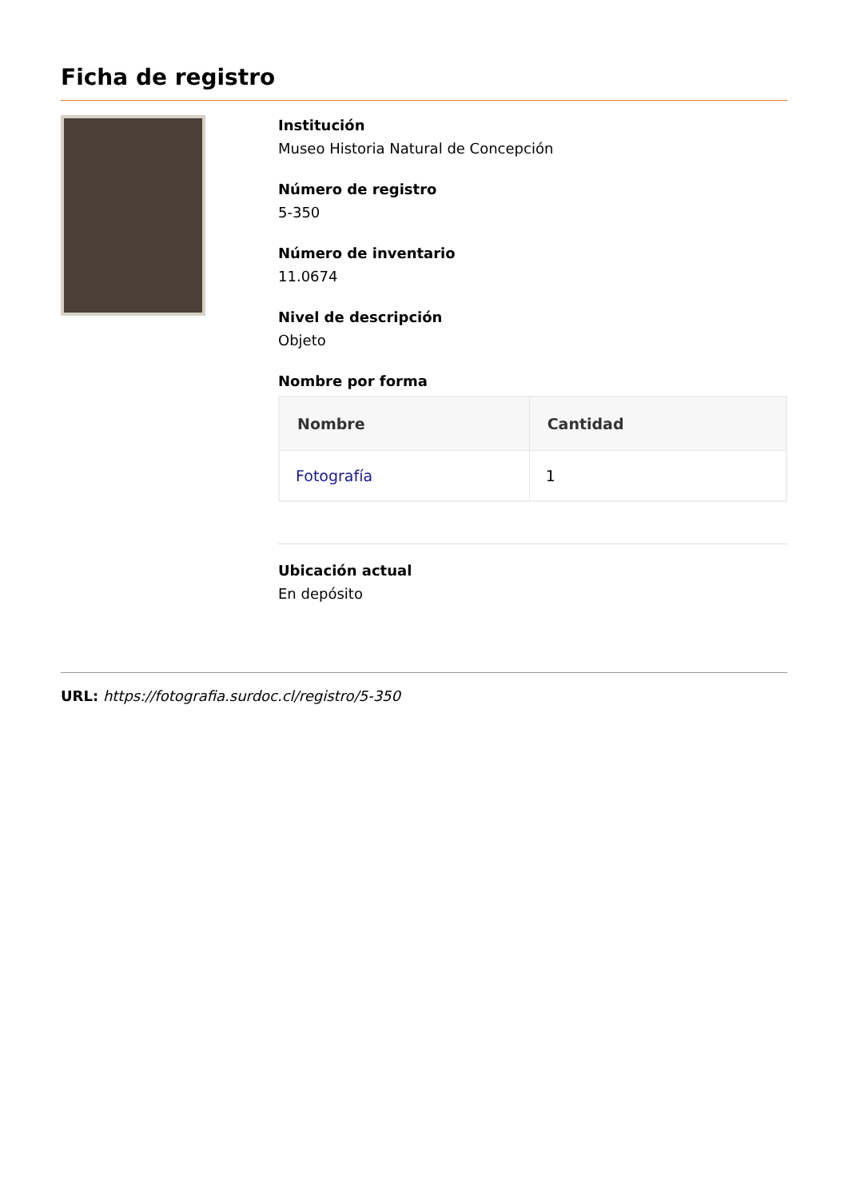Ficha de registro
Institución
Museo Historia Natural de Concepción
Número de registro
5-350
Número de inventario
11.0674
Nivel de descripción
Objeto
Nombre por forma
| Nombre | Cantidad |
| --- | --- |
| Fotografía | 1 |
Ubicación actual
En depósito
URL: https://fotografia.surdoc.cl/registro/5-350